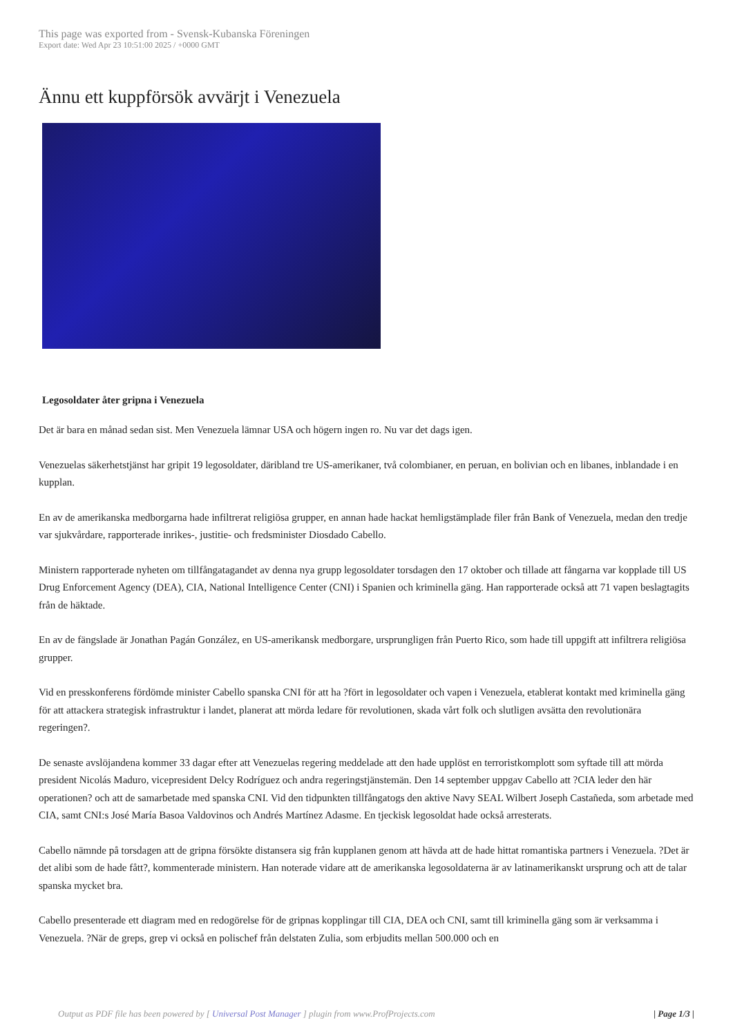This page was exported from - Svensk-Kubanska Föreningen
Export date: Wed Apr 23 10:51:00 2025 / +0000 GMT
Ännu ett kuppförsök avvärjt i Venezuela
Legosoldater åter gripna i Venezuela
Det är bara en månad sedan sist. Men Venezuela lämnar USA och högern ingen ro. Nu var det dags igen.
Venezuelas säkerhetstjänst har gripit 19 legosoldater, däribland tre US-amerikaner, två colombianer, en peruan, en bolivian och en libanes, inblandade i en kupplan.
En av de amerikanska medborgarna hade infiltrerat religiösa grupper, en annan hade hackat hemligstämplade filer från Bank of Venezuela, medan den tredje var sjukvårdare, rapporterade inrikes-, justitie- och fredsminister Diosdado Cabello.
Ministern rapporterade nyheten om tillfångatagandet av denna nya grupp legosoldater torsdagen den 17 oktober och tillade att fångarna var kopplade till US Drug Enforcement Agency (DEA), CIA, National Intelligence Center (CNI) i Spanien och kriminella gäng. Han rapporterade också att 71 vapen beslagtagits från de häktade.
En av de fängslade är Jonathan Pagán González, en US-amerikansk medborgare, ursprungligen från Puerto Rico, som hade till uppgift att infiltrera religiösa grupper.
Vid en presskonferens fördömde minister Cabello spanska CNI för att ha ?fört in legosoldater och vapen i Venezuela, etablerat kontakt med kriminella gäng för att attackera strategisk infrastruktur i landet, planerat att mörda ledare för revolutionen, skada vårt folk och slutligen avsätta den revolutionära regeringen?.
De senaste avslöjandena kommer 33 dagar efter att Venezuelas regering meddelade att den hade upplöst en terroristkomplott som syftade till att mörda president Nicolás Maduro, vicepresident Delcy Rodríguez och andra regeringstjänstemän. Den 14 september uppgav Cabello att ?CIA leder den här operationen? och att de samarbetade med spanska CNI. Vid den tidpunkten tillfångatogs den aktive Navy SEAL Wilbert Joseph Castañeda, som arbetade med CIA, samt CNI:s José María Basoa Valdovinos och Andrés Martínez Adasme. En tjeckisk legosoldat hade också arresterats.
Cabello nämnde på torsdagen att de gripna försökte distansera sig från kupplanen genom att hävda att de hade hittat romantiska partners i Venezuela. ?Det är det alibi som de hade fått?, kommenterade ministern. Han noterade vidare att de amerikanska legosoldaterna är av latinamerikanskt ursprung och att de talar spanska mycket bra.
Cabello presenterade ett diagram med en redogörelse för de gripnas kopplingar till CIA, DEA och CNI, samt till kriminella gäng som är verksamma i Venezuela. ?När de greps, grep vi också en polischef från delstaten Zulia, som erbjudits mellan 500.000 och en
Output as PDF file has been powered by [ Universal Post Manager ] plugin from www.ProfProjects.com | Page 1/3 |